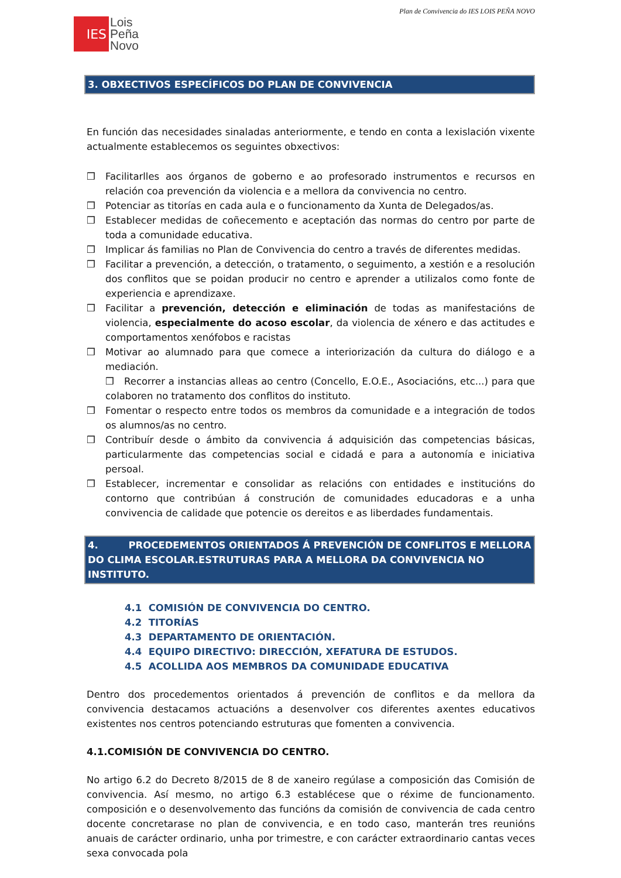Plan de Convivencia do IES LOIS PEÑA NOVO
IES
Lois
Peña
Novo
3. OBXECTIVOS ESPECÍFICOS DO PLAN DE CONVIVENCIA
En función das necesidades sinaladas anteriormente, e tendo en conta a lexislación vixente actualmente establecemos os seguintes obxectivos:
❒ Facilitarlles aos órganos de goberno e ao profesorado instrumentos e recursos en relación coa prevención da violencia e a mellora da convivencia no centro.
❒ Potenciar as titorías en cada aula e o funcionamento da Xunta de Delegados/as.
❒ Establecer medidas de coñecemento e aceptación das normas do centro por parte de toda a comunidade educativa.
❒ Implicar ás familias no Plan de Convivencia do centro a través de diferentes medidas.
❒ Facilitar a prevención, a detección, o tratamento, o seguimento, a xestión e a resolución dos conflitos que se poidan producir no centro e aprender a utilizalos como fonte de experiencia e aprendizaxe.
❒ Facilitar a prevención, detección e eliminación de todas as manifestacións de violencia, especialmente do acoso escolar, da violencia de xénero e das actitudes e comportamentos xenófobos e racistas
❒ Motivar ao alumnado para que comece a interiorización da cultura do diálogo e a mediación.
❒ Recorrer a instancias alleas ao centro (Concello, E.O.E., Asociacións, etc...) para que colaboren no tratamento dos conflitos do instituto.
❒ Fomentar o respecto entre todos os membros da comunidade e a integración de todos os alumnos/as no centro.
❒ Contribuír desde o ámbito da convivencia á adquisición das competencias básicas, particularmente das competencias social e cidadá e para a autonomía e iniciativa persoal.
❒ Establecer, incrementar e consolidar as relacións con entidades e institucións do contorno que contribúan á construción de comunidades educadoras e a unha convivencia de calidade que potencie os dereitos e as liberdades fundamentais.
4. PROCEDEMENTOS ORIENTADOS Á PREVENCIÓN DE CONFLITOS E MELLORA DO CLIMA ESCOLAR.ESTRUTURAS PARA A MELLORA DA CONVIVENCIA NO INSTITUTO.
4.1 COMISIÓN DE CONVIVENCIA DO CENTRO.
4.2 TITORÍAS
4.3 DEPARTAMENTO DE ORIENTACIÓN.
4.4 EQUIPO DIRECTIVO: DIRECCIÓN, XEFATURA DE ESTUDOS.
4.5 ACOLLIDA AOS MEMBROS DA COMUNIDADE EDUCATIVA
Dentro dos procedementos orientados á prevención de conflitos e da mellora da convivencia destacamos actuacións a desenvolver cos diferentes axentes educativos existentes nos centros potenciando estruturas que fomenten a convivencia.
4.1.COMISIÓN DE CONVIVENCIA DO CENTRO.
No artigo 6.2 do Decreto 8/2015 de 8 de xaneiro regúlase a composición das Comisión de convivencia. Así mesmo, no artigo 6.3 establécese que o réxime de funcionamento. composición e o desenvolvemento das funcións da comisión de convivencia de cada centro docente concretarase no plan de convivencia, e en todo caso, manterán tres reunións anuais de carácter ordinario, unha por trimestre, e con carácter extraordinario cantas veces sexa convocada pola